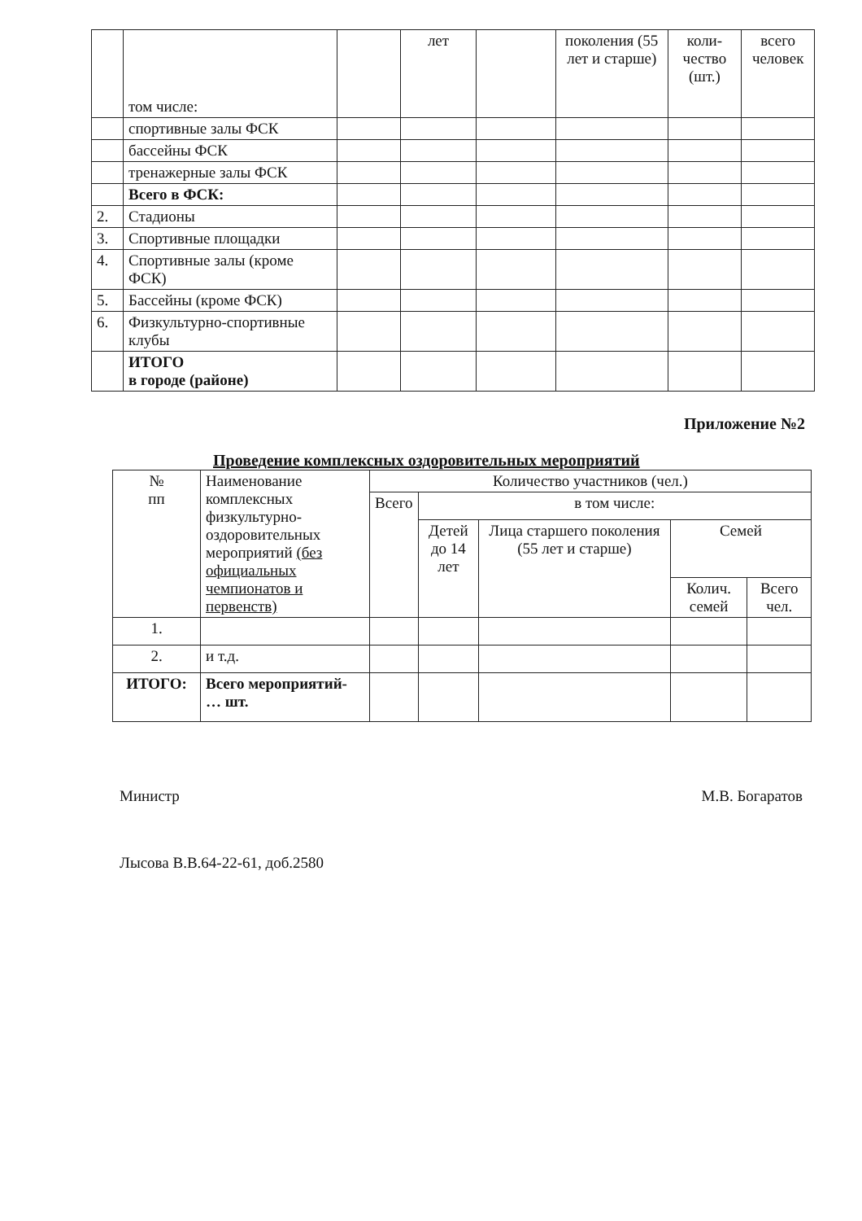| | том числе: | | лет | | поколения (55 лет и старше) | коли-чество (шт.) | всего человек |
| | спортивные залы ФСК | | | | | | |
| | бассейны ФСК | | | | | | |
| | тренажерные залы ФСК | | | | | | |
| | Всего в ФСК: | | | | | | |
| 2. | Стадионы | | | | | | |
| 3. | Спортивные площадки | | | | | | |
| 4. | Спортивные залы (кроме ФСК) | | | | | | |
| 5. | Бассейны (кроме ФСК) | | | | | | |
| 6. | Физкультурно-спортивные клубы | | | | | | |
| | ИТОГО в городе (районе) | | | | | | |
Приложение №2
Проведение комплексных оздоровительных мероприятий
| № пп | Наименование комплексных физкультурно-оздоровительных мероприятий (без официальных чемпионатов и первенств) | Количество участников (чел.) | | | | |
| --- | --- | --- | --- | --- | --- | --- |
| | | Всего | в том числе: | | | |
| | | | Детей до 14 лет | Лица старшего поколения (55 лет и старше) | Семей | |
| | | | | | Колич. семей | Всего чел. |
| 1. | | | | | | |
| 2. | и т.д. | | | | | |
| ИТОГО: | Всего мероприятий- … шт. | | | | | |
Министр М.В. Богаратов
Лысова В.В.64-22-61, доб.2580